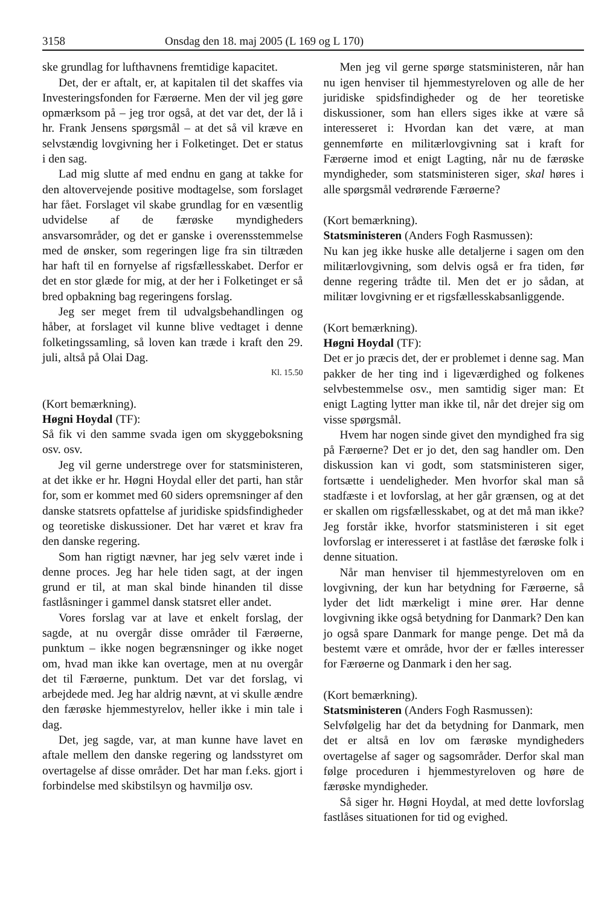3158 Onsdag den 18. maj 2005 (L 169 og L 170)
ske grundlag for lufthavnens fremtidige kapacitet.
Det, der er aftalt, er, at kapitalen til det skaffes via Investeringsfonden for Færøerne. Men der vil jeg gøre opmærksom på – jeg tror også, at det var det, der lå i hr. Frank Jensens spørgsmål – at det så vil kræve en selvstændig lovgivning her i Folketinget. Det er status i den sag.
Lad mig slutte af med endnu en gang at takke for den altovervejende positive modtagelse, som forslaget har fået. Forslaget vil skabe grundlag for en væsentlig udvidelse af de færøske myndigheders ansvarsområder, og det er ganske i overensstemmelse med de ønsker, som regeringen lige fra sin tiltræden har haft til en fornyelse af rigsfællesskabet. Derfor er det en stor glæde for mig, at der her i Folketinget er så bred opbakning bag regeringens forslag.
Jeg ser meget frem til udvalgsbehandlingen og håber, at forslaget vil kunne blive vedtaget i denne folketingssamling, så loven kan træde i kraft den 29. juli, altså på Olai Dag.
Kl. 15.50
(Kort bemærkning).
Høgni Hoydal (TF):
Så fik vi den samme svada igen om skyggeboksning osv. osv.
Jeg vil gerne understrege over for statsministeren, at det ikke er hr. Høgni Hoydal eller det parti, han står for, som er kommet med 60 siders opremsninger af den danske statsrets opfattelse af juridiske spidsfindigheder og teoretiske diskussioner. Det har været et krav fra den danske regering.
Som han rigtigt nævner, har jeg selv været inde i denne proces. Jeg har hele tiden sagt, at der ingen grund er til, at man skal binde hinanden til disse fastlåsninger i gammel dansk statsret eller andet.
Vores forslag var at lave et enkelt forslag, der sagde, at nu overgår disse områder til Færøerne, punktum – ikke nogen begrænsninger og ikke noget om, hvad man ikke kan overtage, men at nu overgår det til Færøerne, punktum. Det var det forslag, vi arbejdede med. Jeg har aldrig nævnt, at vi skulle ændre den færøske hjemmestyrelov, heller ikke i min tale i dag.
Det, jeg sagde, var, at man kunne have lavet en aftale mellem den danske regering og landsstyret om overtagelse af disse områder. Det har man f.eks. gjort i forbindelse med skibstilsyn og havmiljø osv.
Men jeg vil gerne spørge statsministeren, når han nu igen henviser til hjemmestyreloven og alle de her juridiske spidsfindigheder og de her teoretiske diskussioner, som han ellers siges ikke at være så interesseret i: Hvordan kan det være, at man gennemførte en militærlovgivning sat i kraft for Færøerne imod et enigt Lagting, når nu de færøske myndigheder, som statsministeren siger, skal høres i alle spørgsmål vedrørende Færøerne?
(Kort bemærkning).
Statsministeren (Anders Fogh Rasmussen):
Nu kan jeg ikke huske alle detaljerne i sagen om den militærlovgivning, som delvis også er fra tiden, før denne regering trådte til. Men det er jo sådan, at militær lovgivning er et rigsfællesskabsanliggende.
(Kort bemærkning).
Høgni Hoydal (TF):
Det er jo præcis det, der er problemet i denne sag. Man pakker de her ting ind i ligeværdighed og folkenes selvbestemmelse osv., men samtidig siger man: Et enigt Lagting lytter man ikke til, når det drejer sig om visse spørgsmål.
Hvem har nogen sinde givet den myndighed fra sig på Færøerne? Det er jo det, den sag handler om. Den diskussion kan vi godt, som statsministeren siger, fortsætte i uendeligheder. Men hvorfor skal man så stadfæste i et lovforslag, at her går grænsen, og at det er skallen om rigsfællesskabet, og at det må man ikke? Jeg forstår ikke, hvorfor statsministeren i sit eget lovforslag er interesseret i at fastlåse det færøske folk i denne situation.
Når man henviser til hjemmestyreloven om en lovgivning, der kun har betydning for Færøerne, så lyder det lidt mærkeligt i mine ører. Har denne lovgivning ikke også betydning for Danmark? Den kan jo også spare Danmark for mange penge. Det må da bestemt være et område, hvor der er fælles interesser for Færøerne og Danmark i den her sag.
(Kort bemærkning).
Statsministeren (Anders Fogh Rasmussen):
Selvfølgelig har det da betydning for Danmark, men det er altså en lov om færøske myndigheders overtagelse af sager og sagsområder. Derfor skal man følge proceduren i hjemmestyreloven og høre de færøske myndigheder.
Så siger hr. Høgni Hoydal, at med dette lovforslag fastlåses situationen for tid og evighed.